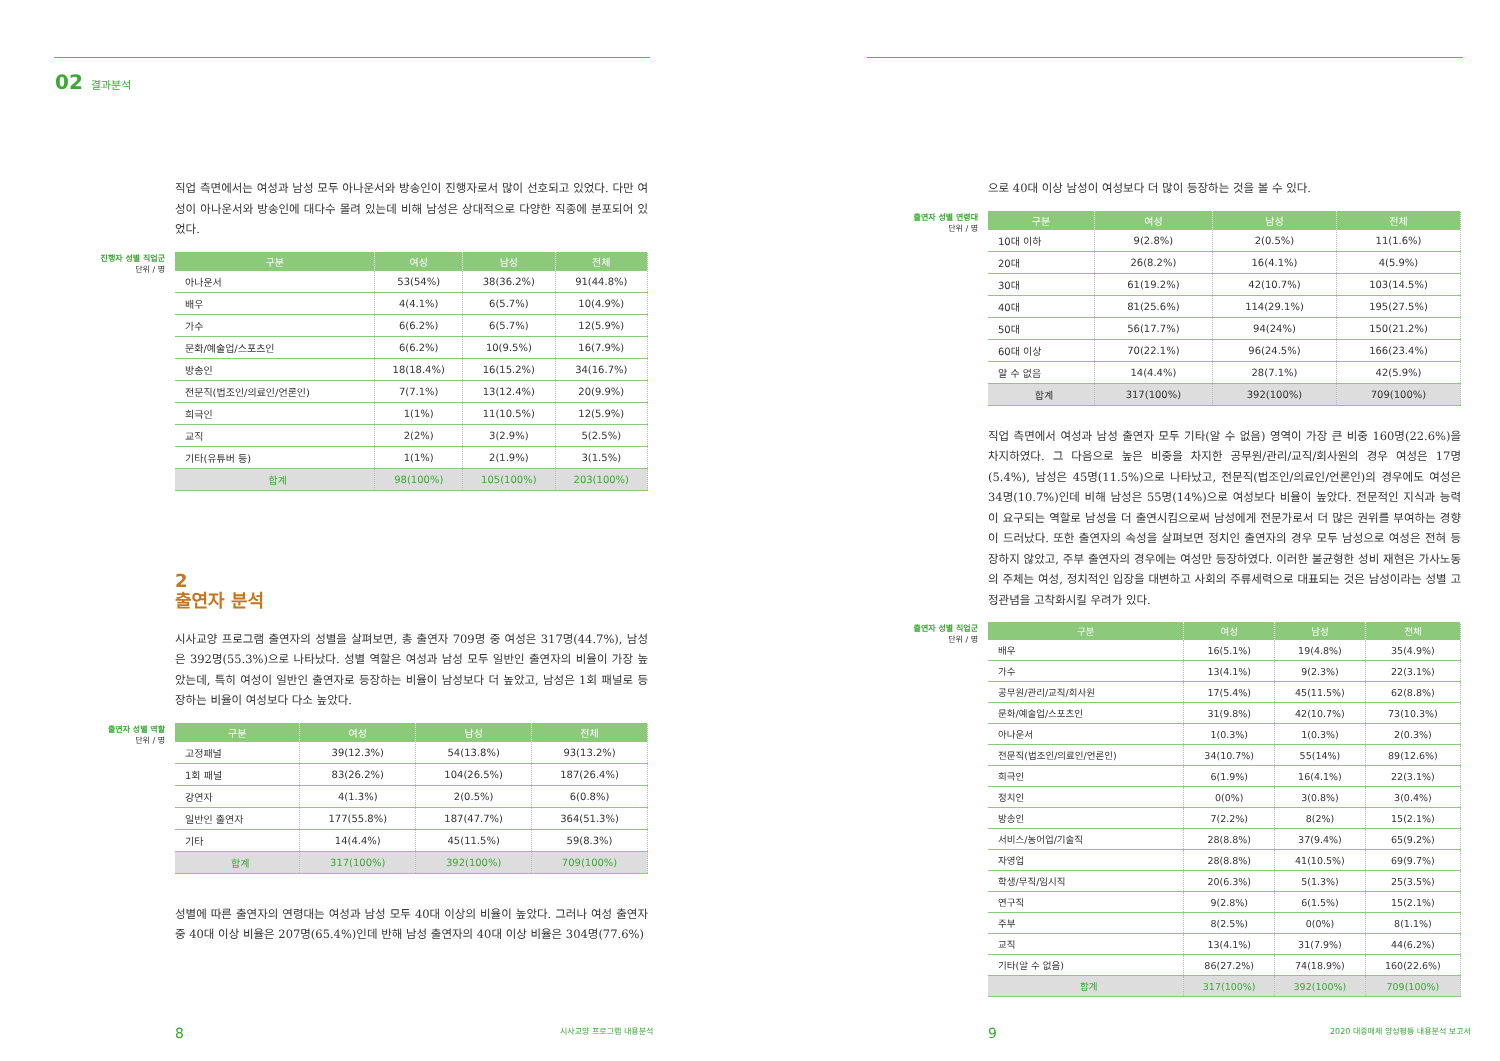02 결과분석
직업 측면에서는 여성과 남성 모두 아나운서와 방송인이 진행자로서 많이 선호되고 있었다. 다만 여성이 아나운서와 방송인에 대다수 몰려 있는데 비해 남성은 상대적으로 다양한 직종에 분포되어 있었다.
진행자 성별 직업군
단위 / 명
| 구분 | 여성 | 남성 | 전체 |
| --- | --- | --- | --- |
| 아나운서 | 53(54%) | 38(36.2%) | 91(44.8%) |
| 배우 | 4(4.1%) | 6(5.7%) | 10(4.9%) |
| 가수 | 6(6.2%) | 6(5.7%) | 12(5.9%) |
| 문화/예술업/스포츠인 | 6(6.2%) | 10(9.5%) | 16(7.9%) |
| 방송인 | 18(18.4%) | 16(15.2%) | 34(16.7%) |
| 전문직(법조인/의료인/언론인) | 7(7.1%) | 13(12.4%) | 20(9.9%) |
| 희극인 | 1(1%) | 11(10.5%) | 12(5.9%) |
| 교직 | 2(2%) | 3(2.9%) | 5(2.5%) |
| 기타(유튜버 등) | 1(1%) | 2(1.9%) | 3(1.5%) |
| 합계 | 98(100%) | 105(100%) | 203(100%) |
2
출연자 분석
시사교양 프로그램 출연자의 성별을 살펴보면, 총 출연자 709명 중 여성은 317명(44.7%), 남성은 392명(55.3%)으로 나타났다. 성별 역할은 여성과 남성 모두 일반인 출연자의 비율이 가장 높았는데, 특히 여성이 일반인 출연자로 등장하는 비율이 남성보다 더 높았고, 남성은 1회 패널로 등장하는 비율이 여성보다 다소 높았다.
출연자 성별 역할
단위 / 명
| 구분 | 여성 | 남성 | 전체 |
| --- | --- | --- | --- |
| 고정패널 | 39(12.3%) | 54(13.8%) | 93(13.2%) |
| 1회 패널 | 83(26.2%) | 104(26.5%) | 187(26.4%) |
| 강연자 | 4(1.3%) | 2(0.5%) | 6(0.8%) |
| 일반인 출연자 | 177(55.8%) | 187(47.7%) | 364(51.3%) |
| 기타 | 14(4.4%) | 45(11.5%) | 59(8.3%) |
| 합계 | 317(100%) | 392(100%) | 709(100%) |
성별에 따른 출연자의 연령대는 여성과 남성 모두 40대 이상의 비율이 높았다. 그러나 여성 출연자 중 40대 이상 비율은 207명(65.4%)인데 반해 남성 출연자의 40대 이상 비율은 304명(77.6%)
8 시사교양 프로그램 내용분석
으로 40대 이상 남성이 여성보다 더 많이 등장하는 것을 볼 수 있다.
출연자 성별 연령대
단위 / 명
| 구분 | 여성 | 남성 | 전체 |
| --- | --- | --- | --- |
| 10대 이하 | 9(2.8%) | 2(0.5%) | 11(1.6%) |
| 20대 | 26(8.2%) | 16(4.1%) | 4(5.9%) |
| 30대 | 61(19.2%) | 42(10.7%) | 103(14.5%) |
| 40대 | 81(25.6%) | 114(29.1%) | 195(27.5%) |
| 50대 | 56(17.7%) | 94(24%) | 150(21.2%) |
| 60대 이상 | 70(22.1%) | 96(24.5%) | 166(23.4%) |
| 알 수 없음 | 14(4.4%) | 28(7.1%) | 42(5.9%) |
| 합계 | 317(100%) | 392(100%) | 709(100%) |
직업 측면에서 여성과 남성 출연자 모두 기타(알 수 없음) 영역이 가장 큰 비중 160명(22.6%)을 차지하였다. 그 다음으로 높은 비중을 차지한 공무원/관리/교직/회사원의 경우 여성은 17명(5.4%), 남성은 45명(11.5%)으로 나타났고, 전문직(법조인/의료인/언론인)의 경우에도 여성은 34명(10.7%)인데 비해 남성은 55명(14%)으로 여성보다 비율이 높았다. 전문적인 지식과 능력이 요구되는 역할로 남성을 더 출연시킴으로써 남성에게 전문가로서 더 많은 권위를 부여하는 경향이 드러났다. 또한 출연자의 속성을 살펴보면 정치인 출연자의 경우 모두 남성으로 여성은 전혀 등장하지 않았고, 주부 출연자의 경우에는 여성만 등장하였다. 이러한 불균형한 성비 재현은 가사노동의 주체는 여성, 정치적인 입장을 대변하고 사회의 주류세력으로 대표되는 것은 남성이라는 성별 고정관념을 고착화시킬 우려가 있다.
출연자 성별 직업군
단위 / 명
| 구분 | 여성 | 남성 | 전체 |
| --- | --- | --- | --- |
| 배우 | 16(5.1%) | 19(4.8%) | 35(4.9%) |
| 가수 | 13(4.1%) | 9(2.3%) | 22(3.1%) |
| 공무원/관리/교직/회사원 | 17(5.4%) | 45(11.5%) | 62(8.8%) |
| 문화/예술업/스포츠인 | 31(9.8%) | 42(10.7%) | 73(10.3%) |
| 아나운서 | 1(0.3%) | 1(0.3%) | 2(0.3%) |
| 전문직(법조인/의료인/언론인) | 34(10.7%) | 55(14%) | 89(12.6%) |
| 희극인 | 6(1.9%) | 16(4.1%) | 22(3.1%) |
| 정치인 | 0(0%) | 3(0.8%) | 3(0.4%) |
| 방송인 | 7(2.2%) | 8(2%) | 15(2.1%) |
| 서비스/농어업/기술직 | 28(8.8%) | 37(9.4%) | 65(9.2%) |
| 자영업 | 28(8.8%) | 41(10.5%) | 69(9.7%) |
| 학생/무직/임시직 | 20(6.3%) | 5(1.3%) | 25(3.5%) |
| 연구직 | 9(2.8%) | 6(1.5%) | 15(2.1%) |
| 주부 | 8(2.5%) | 0(0%) | 8(1.1%) |
| 교직 | 13(4.1%) | 31(7.9%) | 44(6.2%) |
| 기타(알 수 없음) | 86(27.2%) | 74(18.9%) | 160(22.6%) |
| 합계 | 317(100%) | 392(100%) | 709(100%) |
9
2020 대중매체 양성평등 내용분석 보고서